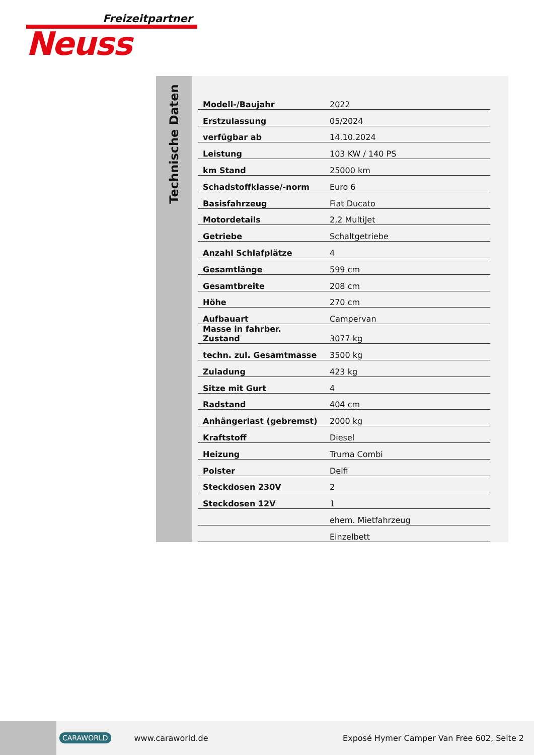Freizeitpartner
Neuss
Technische Daten
| Modell-/Baujahr | 2022 |
| Erstzulassung | 05/2024 |
| verfügbar ab | 14.10.2024 |
| Leistung | 103 KW / 140 PS |
| km Stand | 25000 km |
| Schadstoffklasse/-norm | Euro 6 |
| Basisfahrzeug | Fiat Ducato |
| Motordetails | 2,2 MultiJet |
| Getriebe | Schaltgetriebe |
| Anzahl Schlafplätze | 4 |
| Gesamtlänge | 599 cm |
| Gesamtbreite | 208 cm |
| Höhe | 270 cm |
| Aufbauart | Campervan |
| Masse in fahrber. Zustand | 3077 kg |
| techn. zul. Gesamtmasse | 3500 kg |
| Zuladung | 423 kg |
| Sitze mit Gurt | 4 |
| Radstand | 404 cm |
| Anhängerlast (gebremst) | 2000 kg |
| Kraftstoff | Diesel |
| Heizung | Truma Combi |
| Polster | Delfi |
| Steckdosen 230V | 2 |
| Steckdosen 12V | 1 |
| | ehem. Mietfahrzeug |
| | Einzelbett |
CARAWORLD www.caraworld.de Exposé Hymer Camper Van Free 602, Seite 2